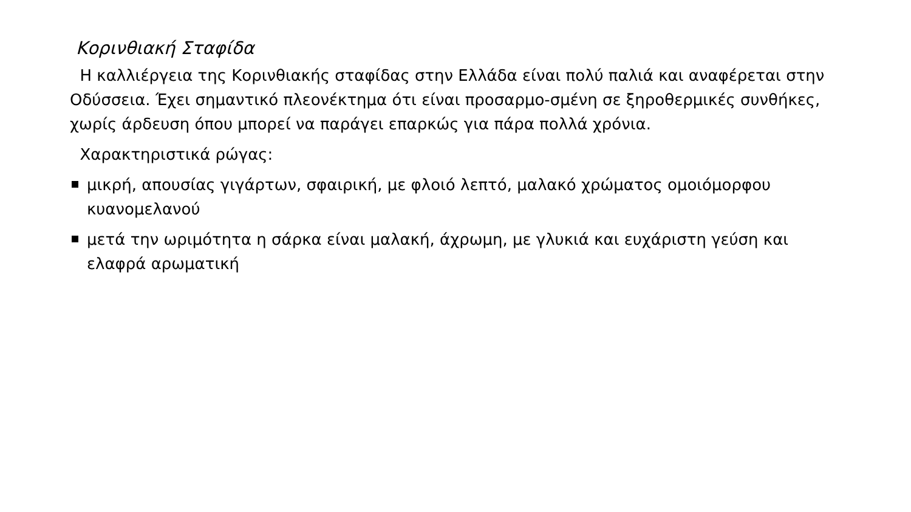Κορινθιακή Σταφίδα
Η καλλιέργεια της Κορινθιακής σταφίδας στην Ελλάδα είναι πολύ παλιά και αναφέρεται στην Οδύσσεια. Έχει σημαντικό πλεονέκτημα ότι είναι προσαρμο-σμένη σε ξηροθερμικές συνθήκες, χωρίς άρδευση όπου μπορεί να παράγει επαρκώς για πάρα πολλά χρόνια.
Χαρακτηριστικά ρώγας:
μικρή, απουσίας γιγάρτων, σφαιρική, με φλοιό λεπτό, μαλακό χρώματος ομοιόμορφου κυανομελανού
μετά την ωριμότητα η σάρκα είναι μαλακή, άχρωμη, με γλυκιά και ευχάριστη γεύση και ελαφρά αρωματική